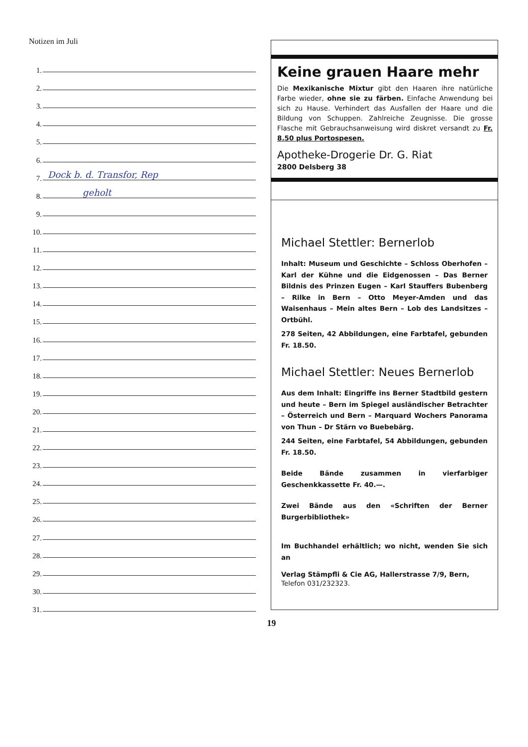Notizen im Juli
1.
2.
3.
4.
5.
6.
7.
Dock b. d. Transfor, Rep
8.
geholt
9.
10.
11.
12.
13.
14.
15.
16.
17.
18.
19.
20.
21.
22.
23.
24.
25.
26.
27.
28.
29.
30.
31.
Keine grauen Haare mehr
Die Mexikanische Mixtur gibt den Haaren ihre natürliche Farbe wieder, ohne sie zu färben. Einfache Anwendung bei sich zu Hause. Verhindert das Ausfallen der Haare und die Bildung von Schuppen. Zahlreiche Zeugnisse. Die grosse Flasche mit Gebrauchsanweisung wird diskret versandt zu Fr. 8.50 plus Portospesen.
Apotheke-Drogerie Dr. G. Riat
2800 Delsberg 38
Michael Stettler: Bernerlob
Inhalt: Museum und Geschichte – Schloss Oberhofen – Karl der Kühne und die Eidgenossen – Das Berner Bildnis des Prinzen Eugen – Karl Stauffers Bubenberg – Rilke in Bern – Otto Meyer-Amden und das Waisenhaus – Mein altes Bern – Lob des Landsitzes – Ortbühl.
278 Seiten, 42 Abbildungen, eine Farbtafel, gebunden Fr. 18.50.
Michael Stettler: Neues Bernerlob
Aus dem Inhalt: Eingriffe ins Berner Stadtbild gestern und heute – Bern im Spiegel ausländischer Betrachter – Österreich und Bern – Marquard Wochers Panorama von Thun – Dr Stärn vo Buebebärg.
244 Seiten, eine Farbtafel, 54 Abbildungen, gebunden Fr. 18.50.
Beide Bände zusammen in vierfarbiger Geschenkkassette Fr. 40.—.
Zwei Bände aus den «Schriften der Berner Burgerbibliothek»
Im Buchhandel erhältlich; wo nicht, wenden Sie sich an
Verlag Stämpfli & Cie AG, Hallerstrasse 7/9, Bern,
Telefon 031/232323.
19